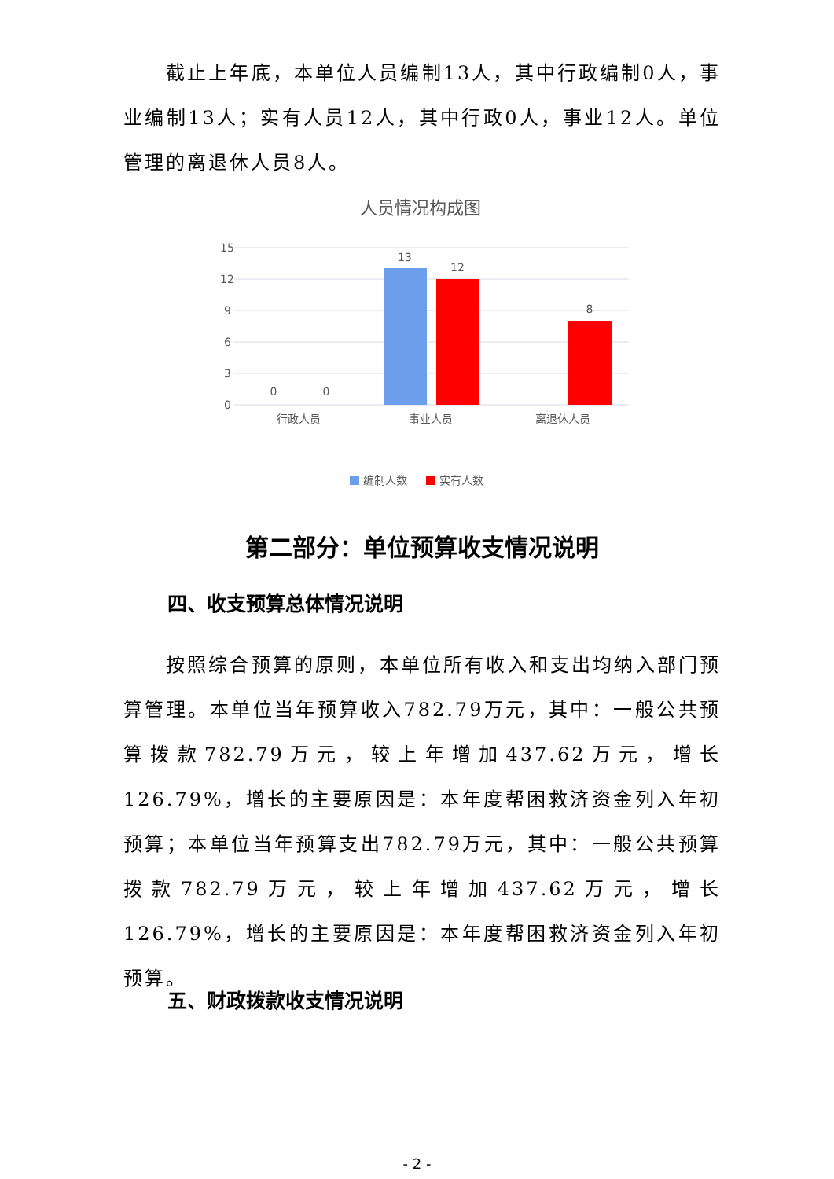截止上年底，本单位人员编制13人，其中行政编制0人，事业编制13人；实有人员12人，其中行政0人，事业12人。单位管理的离退休人员8人。
人员情况构成图
15
12
9
6
3
0
13
12
8
0
0
行政人员
事业人员
离退休人员
编制人数
实有人数
第二部分：单位预算收支情况说明
四、收支预算总体情况说明
按照综合预算的原则，本单位所有收入和支出均纳入部门预算管理。本单位当年预算收入782.79万元，其中：一般公共预算拨款782.79万元，较上年增加437.62万元，增长126.79%，增长的主要原因是：本年度帮困救济资金列入年初预算；本单位当年预算支出782.79万元，其中：一般公共预算拨款782.79万元，较上年增加437.62万元，增长126.79%，增长的主要原因是：本年度帮困救济资金列入年初预算。
五、财政拨款收支情况说明
- 2 -